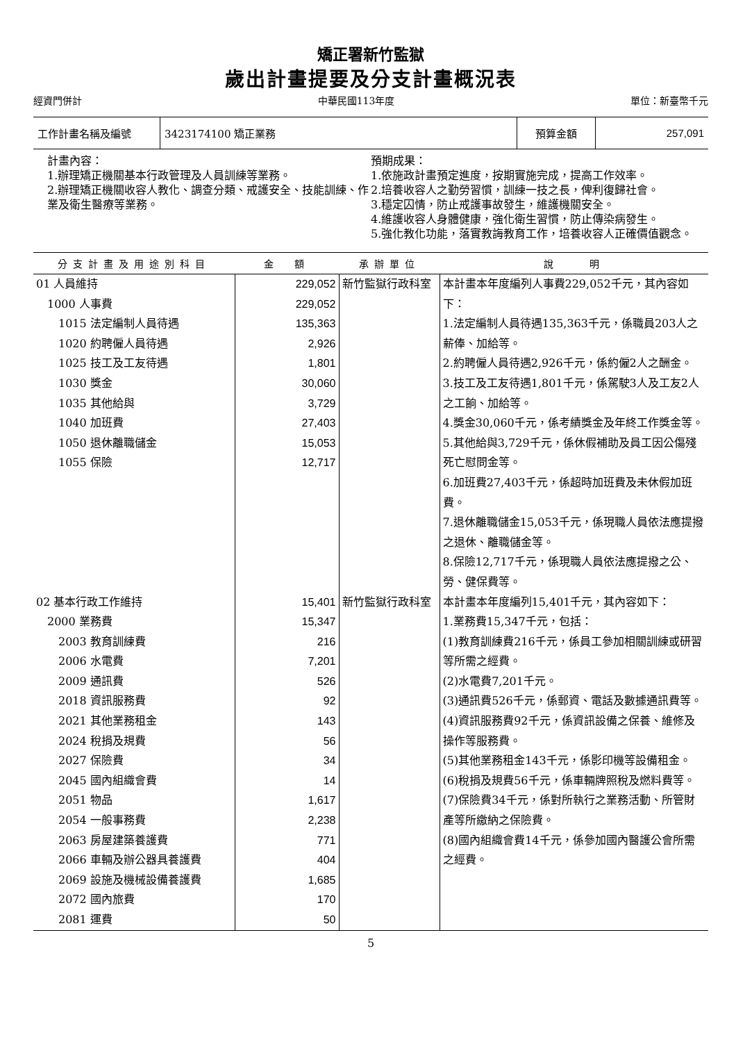矯正署新竹監獄
歲出計畫提要及分支計畫概況表
經資門併計 中華民國113年度 單位：新臺幣千元
| 工作計畫名稱及編號 | 3423174100 矯正業務 | 預算金額 | 257,091 |
計畫內容：
1.辦理矯正機關基本行政管理及人員訓練等業務。
2.辦理矯正機關收容人教化、調查分類、戒護安全、技能訓練、作業及衛生醫療等業務。
預期成果：
1.依施政計畫預定進度，按期實施完成，提高工作效率。
2.培養收容人之勤勞習慣，訓練一技之長，俾利復歸社會。
3.穩定囚情，防止戒護事故發生，維護機關安全。
4.維護收容人身體健康，強化衛生習慣，防止傳染病發生。
5.強化教化功能，落實教誨教育工作，培養收容人正確價值觀念。
| 分支計畫及用途別科目 | 金 額 | 承辦單位 | 說 明 |
| --- | --- | --- | --- |
| 01 人員維持 1000 人事費 1015 法定編制人員待遇 1020 約聘僱人員待遇 1025 技工及工友待遇 1030 獎金 1035 其他給與 1040 加班費 1050 退休離職儲金 1055 保險 | 229,052 229,052 135,363 2,926 1,801 30,060 3,729 27,403 15,053 12,717 | 新竹監獄行政科室 | 本計畫本年度編列人事費229,052千元，其內容如下： 1.法定編制人員待遇135,363千元，係職員203人之薪俸、加給等。 2.約聘僱人員待遇2,926千元，係約僱2人之酬金。 3.技工及工友待遇1,801千元，係駕駛3人及工友2人之工餉、加給等。 4.獎金30,060千元，係考績獎金及年終工作獎金等。 5.其他給與3,729千元，係休假補助及員工因公傷殘死亡慰問金等。 6.加班費27,403千元，係超時加班費及未休假加班費。 7.退休離職儲金15,053千元，係現職人員依法應提撥之退休、離職儲金等。 8.保險12,717千元，係現職人員依法應提撥之公、勞、健保費等。 |
| 02 基本行政工作維持 2000 業務費 2003 教育訓練費 2006 水電費 2009 通訊費 2018 資訊服務費 2021 其他業務租金 2024 稅捐及規費 2027 保險費 2045 國內組織會費 2051 物品 2054 一般事務費 2063 房屋建築養護費 2066 車輛及辦公器具養護費 2069 設施及機械設備養護費 2072 國內旅費 2081 運費 | 15,401 15,347 216 7,201 526 92 143 56 34 14 1,617 2,238 771 404 1,685 170 50 | 新竹監獄行政科室 | 本計畫本年度編列15,401千元，其內容如下： 1.業務費15,347千元，包括： (1)教育訓練費216千元，係員工參加相關訓練或研習等所需之經費。 (2)水電費7,201千元。 (3)通訊費526千元，係郵資、電話及數據通訊費等。 (4)資訊服務費92千元，係資訊設備之保養、維修及操作等服務費。 (5)其他業務租金143千元，係影印機等設備租金。 (6)稅捐及規費56千元，係車輛牌照稅及燃料費等。 (7)保險費34千元，係對所執行之業務活動、所管財產等所繳納之保險費。 (8)國內組織會費14千元，係參加國內醫護公會所需之經費。 |
5